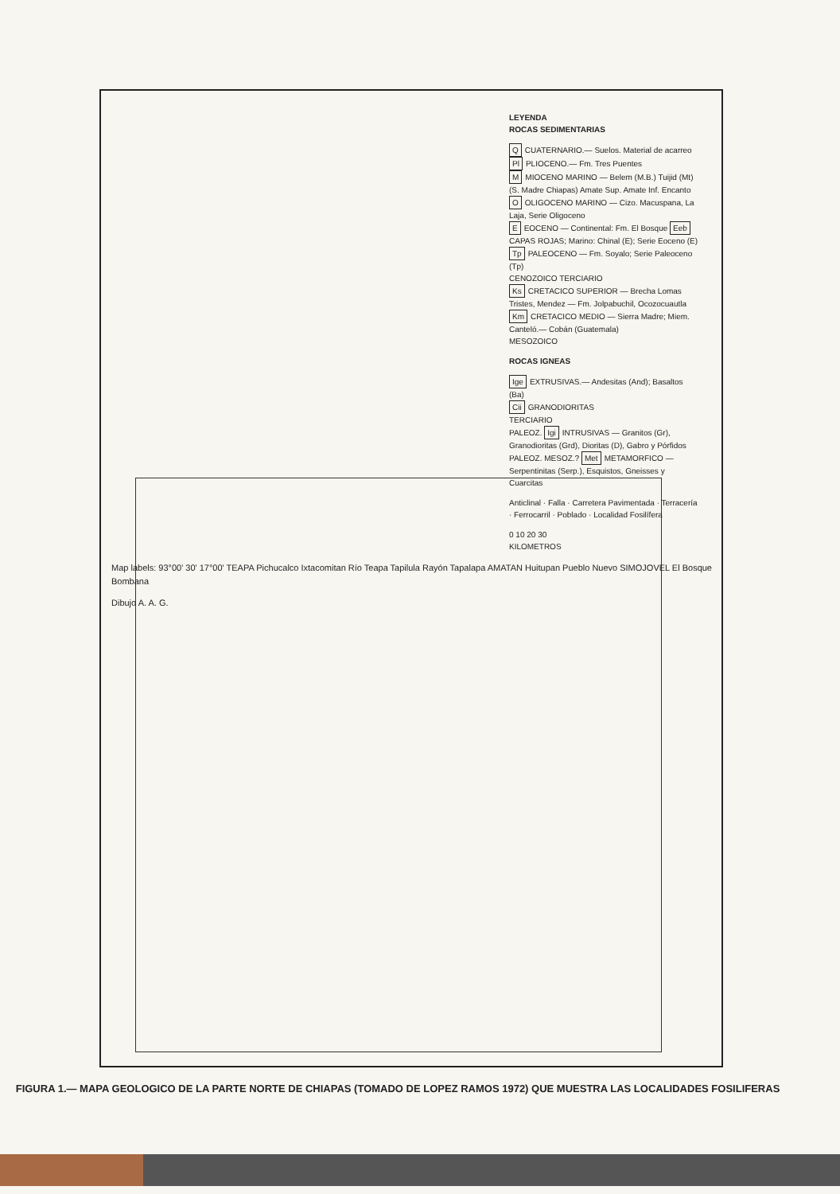LEYENDA
ROCAS SEDIMENTARIAS
Q CUATERNARIO.— Suelos. Material de acarreo
Pl PLIOCENO.— Fm. Tres Puentes
M MIOCENO MARINO — Belem (M.B.) Tuijid (Mt) (S. Madre Chiapas) Amate Sup. Amate Inf. Encanto
O OLIGOCENO MARINO — Cizo. Macuspana, La Laja, Serie Oligoceno
E EOCENO — Continental: Fm. El Bosque Eeb CAPAS ROJAS; Marino: Chinal (E); Serie Eoceno (E)
Tp PALEOCENO — Fm. Soyalo; Serie Paleoceno (Tp)
CENOZOICO TERCIARIO
Ks CRETACICO SUPERIOR — Brecha Lomas Tristes, Mendez — Fm. Jolpabuchil, Ocozocuautla
Km CRETACICO MEDIO — Sierra Madre; Miem. Canteló.— Cobán (Guatemala)
MESOZOICO
ROCAS IGNEAS
Ige EXTRUSIVAS.— Andesitas (And); Basaltos (Ba)
Cii GRANODIORITAS
TERCIARIO
PALEOZ. Igi INTRUSIVAS — Granitos (Gr), Granodioritas (Grd), Dioritas (D), Gabro y Pórfidos
PALEOZ. MESOZ.? Met METAMORFICO — Serpentinitas (Serp.), Esquistos, Gneisses y Cuarcitas
Anticlinal · Falla · Carretera Pavimentada · Terracería · Ferrocarril · Poblado · Localidad Fosilífera
0 10 20 30
KILOMETROS
Map labels: 93°00' 30' 17°00' TEAPA Pichucalco Ixtacomitan Río Teapa Tapilula Rayón Tapalapa AMATAN Huitupan Pueblo Nuevo SIMOJOVEL El Bosque Bombana
Dibujo A. A. G.
FIGURA 1.— MAPA GEOLOGICO DE LA PARTE NORTE DE CHIAPAS (TOMADO DE LOPEZ RAMOS 1972) QUE MUESTRA LAS LOCALIDADES FOSILIFERAS